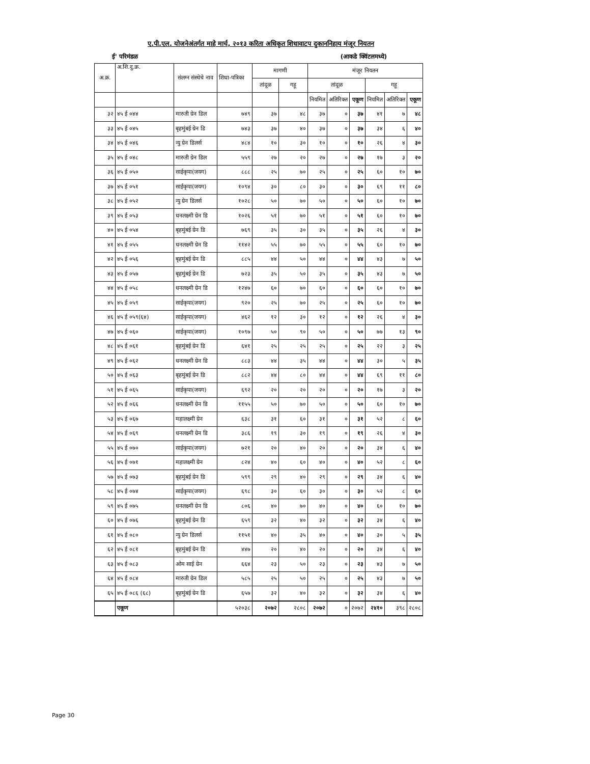ए.पी.एल. योजनेअंतर्गत माहे मार्च, २०१३ करिता अधिकृत शिधावाटप दुकाननिहाय मंजूर नियतन
ई' परिमंडळ (आकडे क्विंटलमध्ये)
| अ.क्र. | अ.शि.दु.क्र. | संलग्न संस्थेचे नाव | शिधा-पत्रिका | मागणी | | मंजूर नियतन | | | | | |
| --- | --- | --- | --- | --- | --- | --- | --- | --- | --- | --- | --- |
| | | | | तांदूळ | गहू | तांदूळ | | | गहू | | |
| | | | | | | नियमित | अतिरिक्त | एकूण | नियमित | अतिरिक्त | एकूण |
| ३२ | ४५ ई ०४४ | मारुती ग्रेन डिल | ७४९ | ३७ | ४८ | ३७ | ० | ३७ | ४१ | ७ | ४८ |
| ३३ | ४५ ई ०४५ | बृहमुंबई ग्रेन डि | ७४३ | ३७ | ४० | ३७ | ० | ३७ | ३४ | ६ | ४० |
| ३४ | ४५ ई ०४६ | न्यु ग्रेन डिलर्स | ४८४ | १० | ३० | १० | ० | १० | २६ | ४ | ३० |
| ३५ | ४५ ई ०४८ | मारुती ग्रेन डिल | ५५९ | २७ | २० | २७ | ० | २७ | १७ | ३ | २० |
| ३६ | ४५ ई ०५० | साईकृपा(जयग) | ८८८ | २५ | ७० | २५ | ० | २५ | ६० | १० | ७० |
| ३७ | ४५ ई ०५१ | साईकृपा(जयग) | १०९४ | ३० | ८० | ३० | ० | ३० | ६९ | ११ | ८० |
| ३८ | ४५ ई ०५२ | न्यु ग्रेन डिलर्स | १०२८ | ५० | ७० | ५० | ० | ५० | ६० | १० | ७० |
| ३९ | ४५ ई ०५३ | धनलक्ष्मी ग्रेन डि | १०२६ | ५१ | ७० | ५१ | ० | ५१ | ६० | १० | ७० |
| ४० | ४५ ई ०५४ | बृहमुंबई ग्रेन डि | ७६९ | ३५ | ३० | ३५ | ० | ३५ | २६ | ४ | ३० |
| ४१ | ४५ ई ०५५ | धनलक्ष्मी ग्रेन डि | ११४२ | ५५ | ७० | ५५ | ० | ५५ | ६० | १० | ७० |
| ४२ | ४५ ई ०५६ | बृहमुंबई ग्रेन डि | ८८५ | ४४ | ५० | ४४ | ० | ४४ | ४३ | ७ | ५० |
| ४३ | ४५ ई ०५७ | बृहमुंबई ग्रेन डि | ७२३ | ३५ | ५० | ३५ | ० | ३५ | ४३ | ७ | ५० |
| ४४ | ४५ ई ०५८ | धनलक्ष्मी ग्रेन डि | १२४७ | ६० | ७० | ६० | ० | ६० | ६० | १० | ७० |
| ४५ | ४५ ई ०५९ | साईकृपा(जयग) | ९२० | २५ | ७० | २५ | ० | २५ | ६० | १० | ७० |
| ४६ | ४५ ई ०५९(६४) | साईकृपा(जयग) | ४६२ | १२ | ३० | १२ | ० | १२ | २६ | ४ | ३० |
| ४७ | ४५ ई ०६० | साईकृपा(जयग) | १०९७ | ५० | ९० | ५० | ० | ५० | ७७ | १३ | ९० |
| ४८ | ४५ ई ०६१ | बृहमुंबई ग्रेन डि | ६४१ | २५ | २५ | २५ | ० | २५ | २२ | ३ | २५ |
| ४९ | ४५ ई ०६२ | धनलक्ष्मी ग्रेन डि | ८८३ | ४४ | ३५ | ४४ | ० | ४४ | ३० | ५ | ३५ |
| ५० | ४५ ई ०६३ | बृहमुंबई ग्रेन डि | ८८२ | ४४ | ८० | ४४ | ० | ४४ | ६९ | ११ | ८० |
| ५१ | ४५ ई ०६५ | साईकृपा(जयग) | ६९२ | २० | २० | २० | ० | २० | १७ | ३ | २० |
| ५२ | ४५ ई ०६६ | धनलक्ष्मी ग्रेन डि | ११५५ | ५० | ७० | ५० | ० | ५० | ६० | १० | ७० |
| ५३ | ४५ ई ०६७ | महालक्ष्मी ग्रेन | ६३८ | ३१ | ६० | ३१ | ० | ३१ | ५२ | ८ | ६० |
| ५४ | ४५ ई ०६९ | धनलक्ष्मी ग्रेन डि | ३८६ | १९ | ३० | १९ | ० | १९ | २६ | ४ | ३० |
| ५५ | ४५ ई ०७० | साईकृपा(जयग) | ७२१ | २० | ४० | २० | ० | २० | ३४ | ६ | ४० |
| ५६ | ४५ ई ०७१ | महालक्ष्मी ग्रेन | ८२४ | ४० | ६० | ४० | ० | ४० | ५२ | ८ | ६० |
| ५७ | ४५ ई ०७३ | बृहमुंबई ग्रेन डि | ५९९ | २९ | ४० | २९ | ० | २९ | ३४ | ६ | ४० |
| ५८ | ४५ ई ०७४ | साईकृपा(जयग) | ६९८ | ३० | ६० | ३० | ० | ३० | ५२ | ८ | ६० |
| ५९ | ४५ ई ०७५ | धनलक्ष्मी ग्रेन डि | ८०६ | ४० | ७० | ४० | ० | ४० | ६० | १० | ७० |
| ६० | ४५ ई ०७६ | बृहमुंबई ग्रेन डि | ६५९ | ३२ | ४० | ३२ | ० | ३२ | ३४ | ६ | ४० |
| ६१ | ४५ ई ०८० | न्यु ग्रेन डिलर्स | ११५१ | ४० | ३५ | ४० | ० | ४० | ३० | ५ | ३५ |
| ६२ | ४५ ई ०८१ | बृहमुंबई ग्रेन डि | ४४७ | २० | ४० | २० | ० | २० | ३४ | ६ | ४० |
| ६३ | ४५ ई ०८३ | ओम साई ग्रेन | ६६४ | २३ | ५० | २३ | ० | २३ | ४३ | ७ | ५० |
| ६४ | ४५ ई ०८४ | मारुती ग्रेन डिल | ५८५ | २५ | ५० | २५ | ० | २५ | ४३ | ७ | ५० |
| ६५ | ४५ ई ०८६ (६८) | बृहमुंबई ग्रेन डि | ६५७ | ३२ | ४० | ३२ | ० | ३२ | ३४ | ६ | ४० |
| | एकूण | | ५२०३८ | २०७२ | २८०८ | २०७२ | ० | २०७२ | २४१० | ३९८ | २८०८ |
Page 30